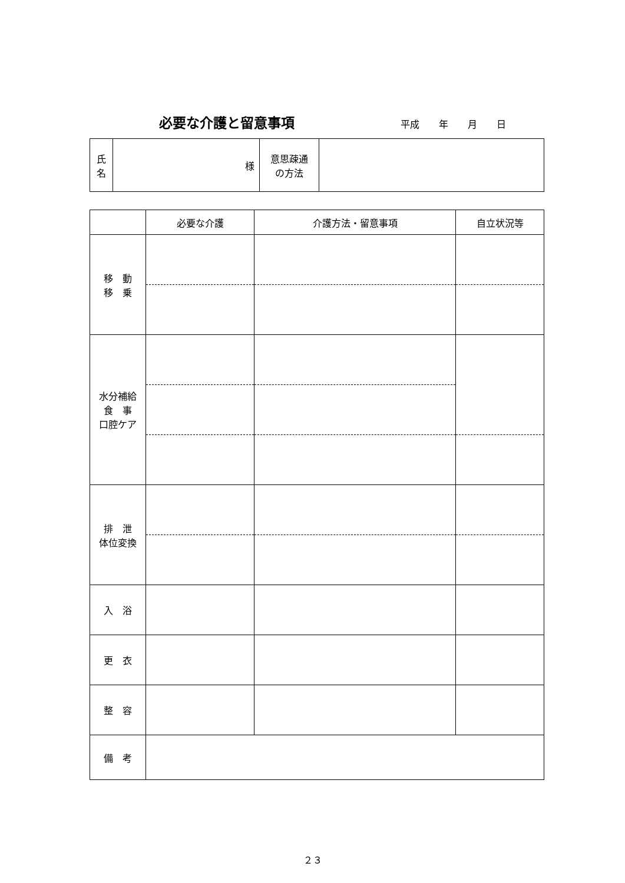必要な介護と留意事項 平成 年 月 日
| 氏 名 | 様 | 意思疎通 の方法 | |
| | 必要な介護 | 介護方法・留意事項 | 自立状況等 |
| --- | --- | --- | --- |
| 移 動 移 乗 | | | |
| 水分補給 食 事 口腔ケア | | | |
| 排 泄 体位変換 | | | |
| 入 浴 | | | |
| 更 衣 | | | |
| 整 容 | | | |
| 備 考 | | | |
２３